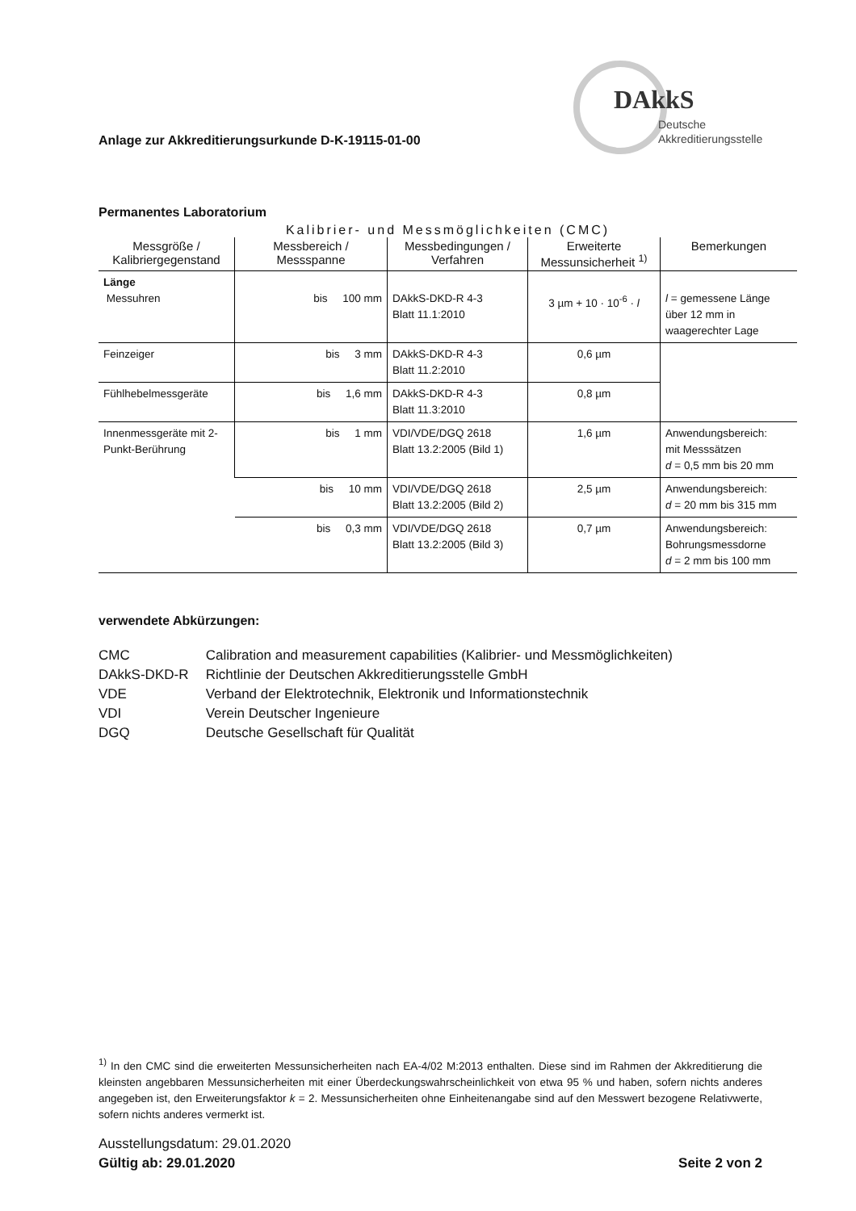Anlage zur Akkreditierungsurkunde D-K-19115-01-00
DAkkS
Deutsche
Akkreditierungsstelle
Permanentes Laboratorium
Kalibrier- und Messmöglichkeiten (CMC)
| Messgröße / Kalibriergegenstand | Messbereich / Messspanne | Messbedingungen / Verfahren | Erweiterte Messunsicherheit <sup>1)</sup> | Bemerkungen |
| --- | --- | --- | --- | --- |
| Länge Messuhren | bis 100 mm | DAkkS-DKD-R 4-3 Blatt 11.1:2010 | 3 µm + 10 · 10<sup>-6</sup> · l | l = gemessene Länge über 12 mm in waagerechter Lage |
| Feinzeiger | bis 3 mm | DAkkS-DKD-R 4-3 Blatt 11.2:2010 | 0,6 µm | |
| Fühlhebelmessgeräte | bis 1,6 mm | DAkkS-DKD-R 4-3 Blatt 11.3:2010 | 0,8 µm | |
| Innenmessgeräte mit 2-Punkt-Berührung | bis 1 mm | VDI/VDE/DGQ 2618 Blatt 13.2:2005 (Bild 1) | 1,6 µm | Anwendungsbereich: mit Messsätzen d = 0,5 mm bis 20 mm |
| | bis 10 mm | VDI/VDE/DGQ 2618 Blatt 13.2:2005 (Bild 2) | 2,5 µm | Anwendungsbereich: d = 20 mm bis 315 mm |
| | bis 0,3 mm | VDI/VDE/DGQ 2618 Blatt 13.2:2005 (Bild 3) | 0,7 µm | Anwendungsbereich: Bohrungsmessdorne d = 2 mm bis 100 mm |
verwendete Abkürzungen:
CMC Calibration and measurement capabilities (Kalibrier- und Messmöglichkeiten)
DAkkS-DKD-R Richtlinie der Deutschen Akkreditierungsstelle GmbH
VDE Verband der Elektrotechnik, Elektronik und Informationstechnik
VDI Verein Deutscher Ingenieure
DGQ Deutsche Gesellschaft für Qualität
<sup>1)</sup> In den CMC sind die erweiterten Messunsicherheiten nach EA-4/02 M:2013 enthalten. Diese sind im Rahmen der Akkreditierung die kleinsten angebbaren Messunsicherheiten mit einer Überdeckungswahrscheinlichkeit von etwa 95 % und haben, sofern nichts anderes angegeben ist, den Erweiterungsfaktor k = 2. Messunsicherheiten ohne Einheitenangabe sind auf den Messwert bezogene Relativwerte, sofern nichts anderes vermerkt ist.
Ausstellungsdatum: 29.01.2020
Gültig ab: 29.01.2020 Seite 2 von 2